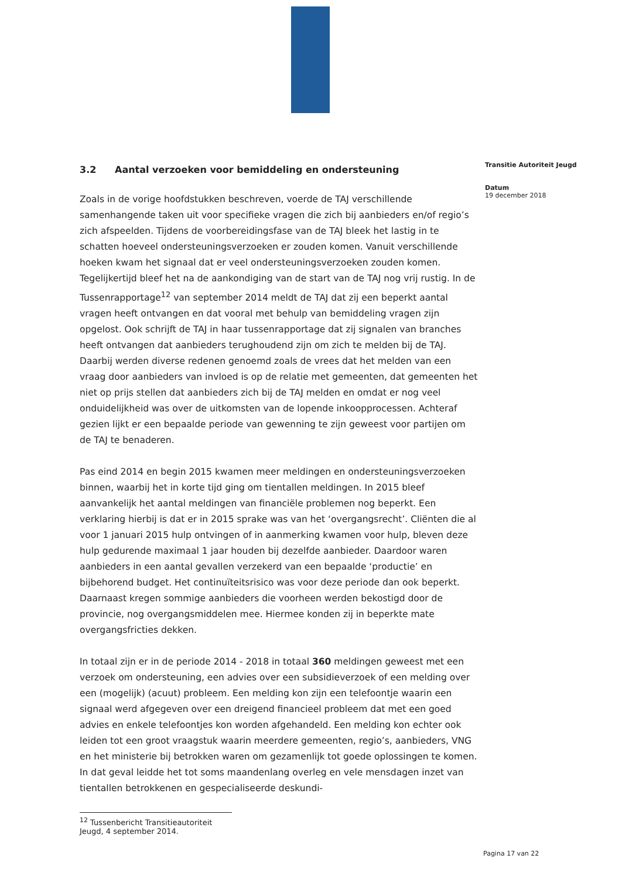3.2 Aantal verzoeken voor bemiddeling en ondersteuning
Zoals in de vorige hoofdstukken beschreven, voerde de TAJ verschillende samenhangende taken uit voor specifieke vragen die zich bij aanbieders en/of regio’s zich afspeelden. Tijdens de voorbereidingsfase van de TAJ bleek het lastig in te schatten hoeveel ondersteuningsverzoeken er zouden komen. Vanuit verschillende hoeken kwam het signaal dat er veel ondersteuningsverzoeken zouden komen. Tegelijkertijd bleef het na de aankondiging van de start van de TAJ nog vrij rustig. In de Tussenrapportage<sup>12</sup> van september 2014 meldt de TAJ dat zij een beperkt aantal vragen heeft ontvangen en dat vooral met behulp van bemiddeling vragen zijn opgelost. Ook schrijft de TAJ in haar tussenrapportage dat zij signalen van branches heeft ontvangen dat aanbieders terughoudend zijn om zich te melden bij de TAJ. Daarbij werden diverse redenen genoemd zoals de vrees dat het melden van een vraag door aanbieders van invloed is op de relatie met gemeenten, dat gemeenten het niet op prijs stellen dat aanbieders zich bij de TAJ melden en omdat er nog veel onduidelijkheid was over de uitkomsten van de lopende inkoopprocessen. Achteraf gezien lijkt er een bepaalde periode van gewenning te zijn geweest voor partijen om de TAJ te benaderen.
Pas eind 2014 en begin 2015 kwamen meer meldingen en ondersteuningsverzoeken binnen, waarbij het in korte tijd ging om tientallen meldingen. In 2015 bleef aanvankelijk het aantal meldingen van financiële problemen nog beperkt. Een verklaring hierbij is dat er in 2015 sprake was van het ‘overgangsrecht’. Cliënten die al voor 1 januari 2015 hulp ontvingen of in aanmerking kwamen voor hulp, bleven deze hulp gedurende maximaal 1 jaar houden bij dezelfde aanbieder. Daardoor waren aanbieders in een aantal gevallen verzekerd van een bepaalde ‘productie’ en bijbehorend budget. Het continuïteitsrisico was voor deze periode dan ook beperkt. Daarnaast kregen sommige aanbieders die voorheen werden bekostigd door de provincie, nog overgangsmiddelen mee. Hiermee konden zij in beperkte mate overgangsfricties dekken.
In totaal zijn er in de periode 2014 - 2018 in totaal 360 meldingen geweest met een verzoek om ondersteuning, een advies over een subsidieverzoek of een melding over een (mogelijk) (acuut) probleem. Een melding kon zijn een telefoontje waarin een signaal werd afgegeven over een dreigend financieel probleem dat met een goed advies en enkele telefoontjes kon worden afgehandeld. Een melding kon echter ook leiden tot een groot vraagstuk waarin meerdere gemeenten, regio’s, aanbieders, VNG en het ministerie bij betrokken waren om gezamenlijk tot goede oplossingen te komen. In dat geval leidde het tot soms maandenlang overleg en vele mensdagen inzet van tientallen betrokkenen en gespecialiseerde deskundi-
<sup>12</sup> Tussenbericht Transitieautoriteit Jeugd, 4 september 2014.
Transitie Autoriteit Jeugd
Datum
19 december 2018
Pagina 17 van 22